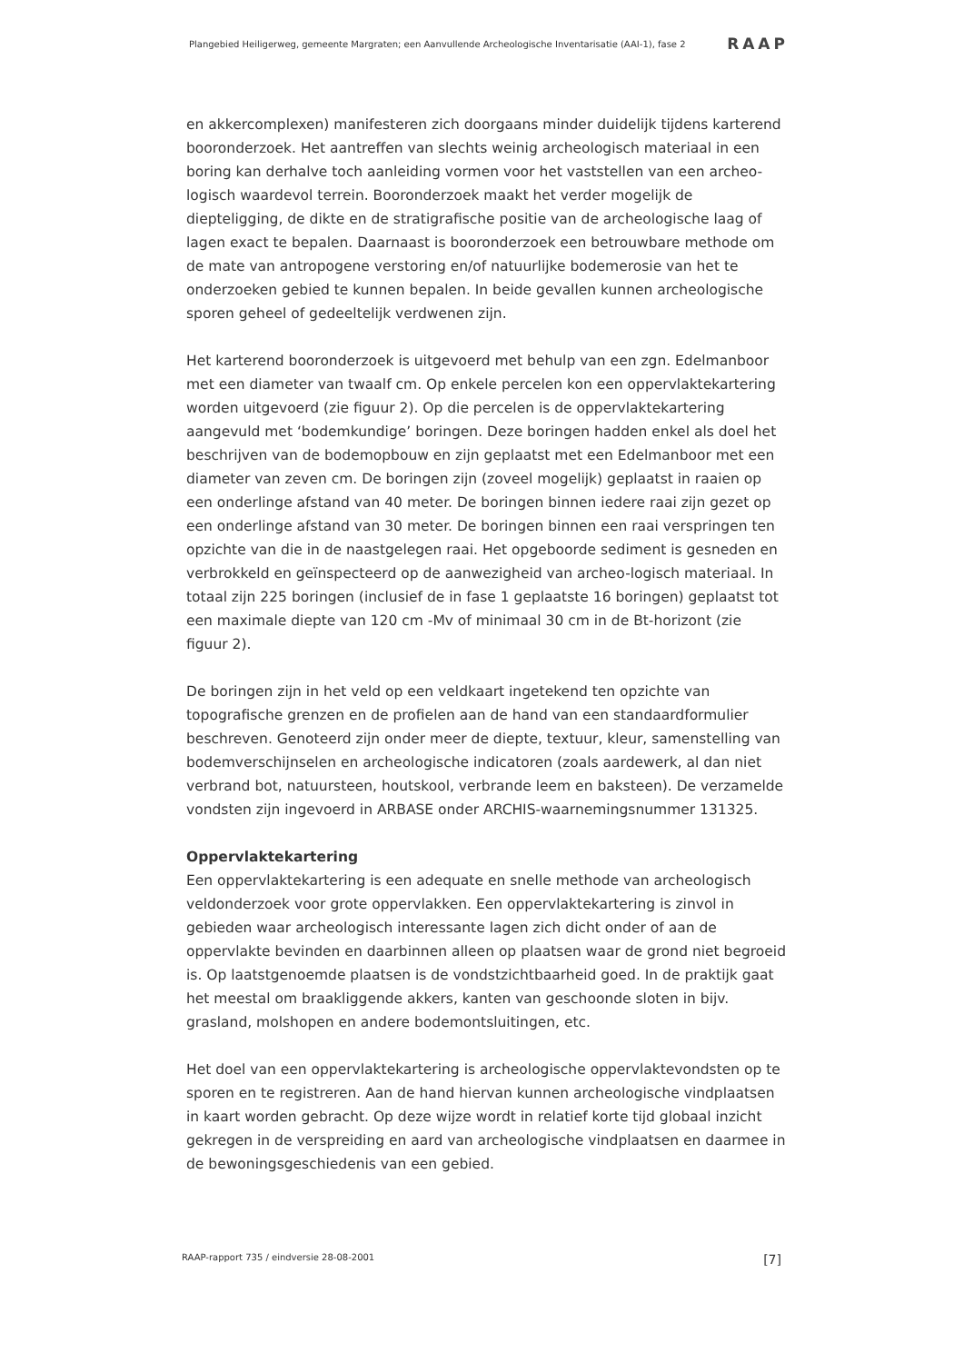Plangebied Heiligerweg, gemeente Margraten; een Aanvullende Archeologische Inventarisatie (AAI-1), fase 2 RAAP
en akkercomplexen) manifesteren zich doorgaans minder duidelijk tijdens karterend booronderzoek. Het aantreffen van slechts weinig archeologisch materiaal in een boring kan derhalve toch aanleiding vormen voor het vaststellen van een archeo-logisch waardevol terrein. Booronderzoek maakt het verder mogelijk de diepteligging, de dikte en de stratigrafische positie van de archeologische laag of lagen exact te bepalen. Daarnaast is booronderzoek een betrouwbare methode om de mate van antropogene verstoring en/of natuurlijke bodemerosie van het te onderzoeken gebied te kunnen bepalen. In beide gevallen kunnen archeologische sporen geheel of gedeeltelijk verdwenen zijn.
Het karterend booronderzoek is uitgevoerd met behulp van een zgn. Edelmanboor met een diameter van twaalf cm. Op enkele percelen kon een oppervlaktekartering worden uitgevoerd (zie figuur 2). Op die percelen is de oppervlaktekartering aangevuld met ‘bodemkundige’ boringen. Deze boringen hadden enkel als doel het beschrijven van de bodemopbouw en zijn geplaatst met een Edelmanboor met een diameter van zeven cm. De boringen zijn (zoveel mogelijk) geplaatst in raaien op een onderlinge afstand van 40 meter. De boringen binnen iedere raai zijn gezet op een onderlinge afstand van 30 meter. De boringen binnen een raai verspringen ten opzichte van die in de naastgelegen raai. Het opgeboorde sediment is gesneden en verbrokkeld en geïnspecteerd op de aanwezigheid van archeo-logisch materiaal. In totaal zijn 225 boringen (inclusief de in fase 1 geplaatste 16 boringen) geplaatst tot een maximale diepte van 120 cm -Mv of minimaal 30 cm in de Bt-horizont (zie figuur 2).
De boringen zijn in het veld op een veldkaart ingetekend ten opzichte van topografische grenzen en de profielen aan de hand van een standaardformulier beschreven. Genoteerd zijn onder meer de diepte, textuur, kleur, samenstelling van bodemverschijnselen en archeologische indicatoren (zoals aardewerk, al dan niet verbrand bot, natuursteen, houtskool, verbrande leem en baksteen). De verzamelde vondsten zijn ingevoerd in ARBASE onder ARCHIS-waarnemingsnummer 131325.
Oppervlaktekartering
Een oppervlaktekartering is een adequate en snelle methode van archeologisch veldonderzoek voor grote oppervlakken. Een oppervlaktekartering is zinvol in gebieden waar archeologisch interessante lagen zich dicht onder of aan de oppervlakte bevinden en daarbinnen alleen op plaatsen waar de grond niet begroeid is. Op laatstgenoemde plaatsen is de vondstzichtbaarheid goed. In de praktijk gaat het meestal om braakliggende akkers, kanten van geschoonde sloten in bijv. grasland, molshopen en andere bodemontsluitingen, etc.
Het doel van een oppervlaktekartering is archeologische oppervlaktevondsten op te sporen en te registreren. Aan de hand hiervan kunnen archeologische vindplaatsen in kaart worden gebracht. Op deze wijze wordt in relatief korte tijd globaal inzicht gekregen in de verspreiding en aard van archeologische vindplaatsen en daarmee in de bewoningsgeschiedenis van een gebied.
RAAP-rapport 735 / eindversie 28-08-2001 [7]